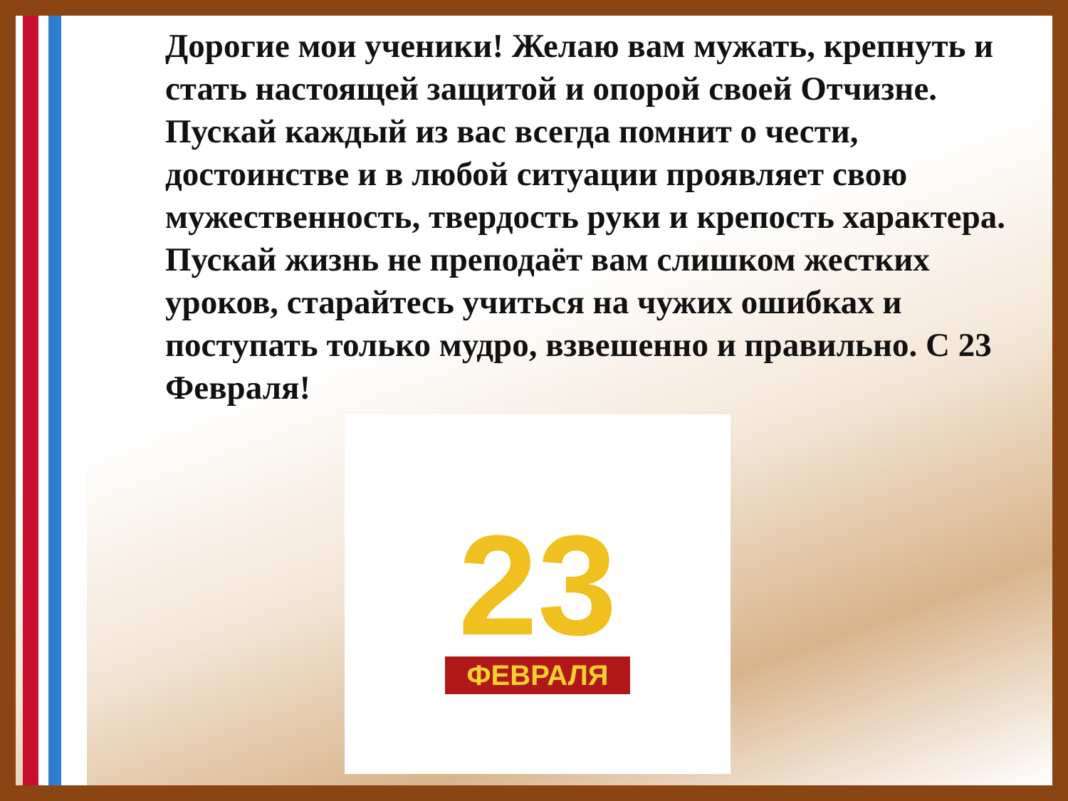Дорогие мои ученики! Желаю вам мужать, крепнуть и стать настоящей защитой и опорой своей Отчизне. Пускай каждый из вас всегда помнит о чести, достоинстве и в любой ситуации проявляет свою мужественность, твердость руки и крепость характера. Пускай жизнь не преподаёт вам слишком жестких уроков, старайтесь учиться на чужих ошибках и поступать только мудро, взвешенно и правильно. С 23 Февраля!
23
ФЕВРАЛЯ